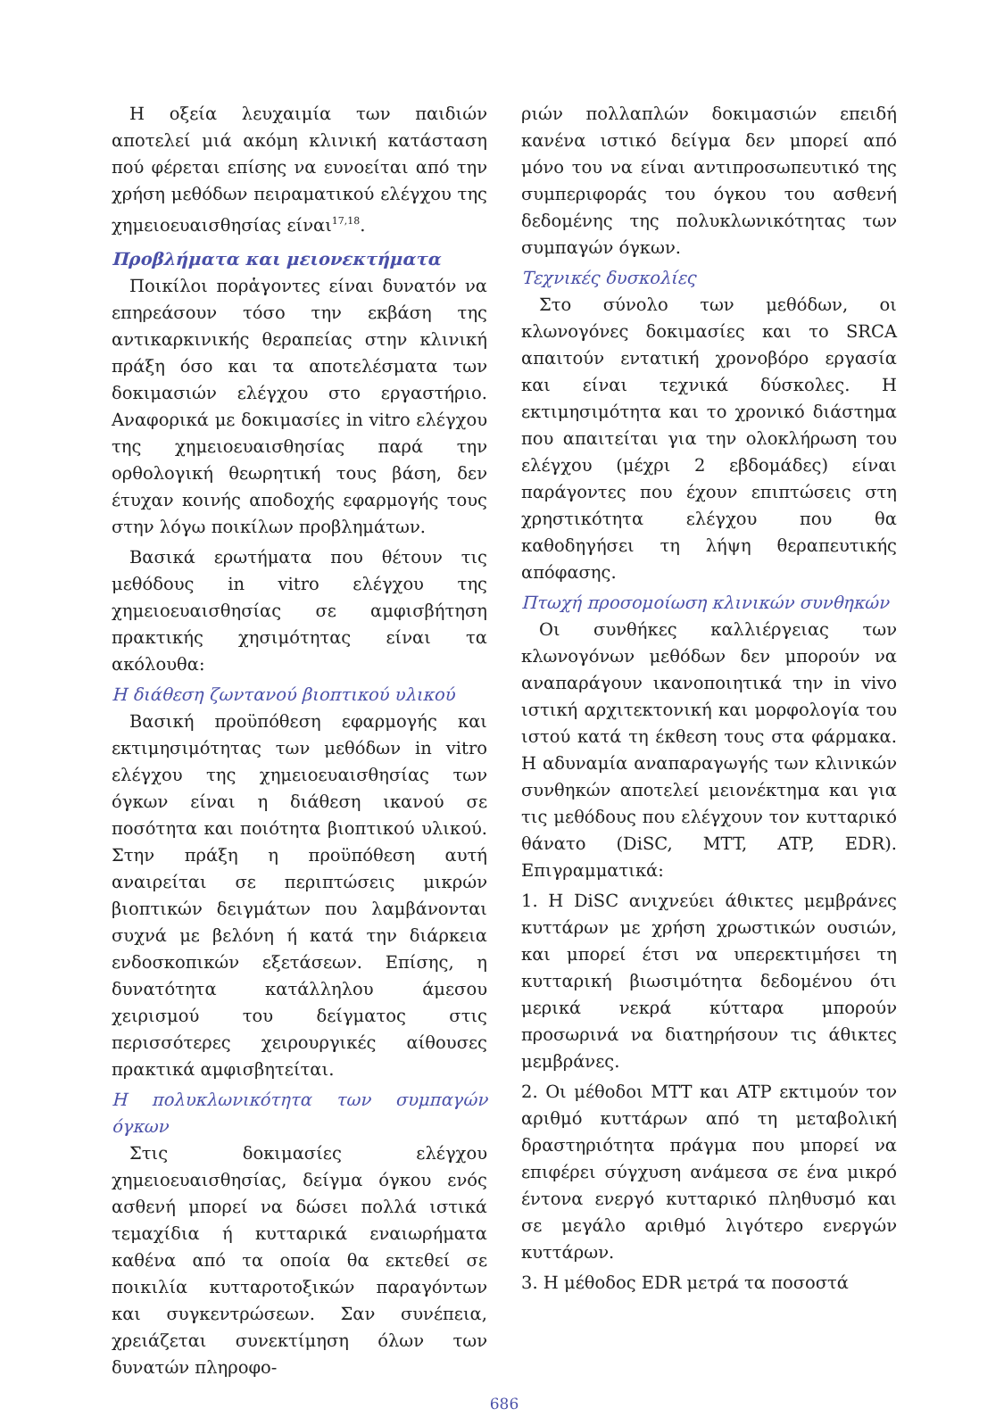Η οξεία λευχαιμία των παιδιών αποτελεί μιά ακόμη κλινική κατάσταση πού φέρεται επίσης να ευνοείται από την χρήση μεθόδων πειραματικού ελέγχου της χημειοευαισθησίας είναι<sup>17,18</sup>.
Προβλήματα και μειονεκτήματα
Ποικίλοι πορἁγοντες είναι δυνατόν να επηρεάσουν τόσο την εκβάση της αντικαρκινικής θεραπείας στην κλινική πράξη όσο και τα αποτελέσματα των δοκιμασιών ελέγχου στο εργαστήριο. Αναφορικά με δοκιμασίες in vitro ελέγχου της χημειοευαισθησίας παρά την ορθολογική θεωρητική τους βάση, δεν έτυχαν κοινής αποδοχής εφαρμογής τους στην λόγω ποικίλων προβλημάτων.
Βασικά ερωτήματα που θέτουν τις μεθόδους in vitro ελέγχου της χημειοευαισθησίας σε αμφισβήτηση πρακτικής χησιμότητας είναι τα ακόλουθα:
Η διάθεση ζωντανού βιοπτικού υλικού
Βασική προϋπόθεση εφαρμογής και εκτιμησιμότητας των μεθόδων in vitro ελέγχου της χημειοευαισθησίας των όγκων είναι η διάθεση ικανού σε ποσότητα και ποιότητα βιοπτικού υλικού. Στην πράξη η προϋπόθεση αυτή αναιρείται σε περιπτώσεις μικρών βιοπτικών δειγμάτων που λαμβάνονται συχνά με βελόνη ή κατά την διάρκεια ενδοσκοπικών εξετάσεων. Επίσης, η δυνατότητα κατάλληλου άμεσου χειρισμού του δείγματος στις περισσότερες χειρουργικές αίθουσες πρακτικά αμφισβητείται.
Η πολυκλωνικότητα των συμπαγών όγκων
Στις δοκιμασίες ελέγχου χημειοευαισθησίας, δείγμα όγκου ενός ασθενή μπορεί να δώσει πολλά ιστικά τεμαχίδια ή κυτταρικά εναιωρήματα καθένα από τα οποία θα εκτεθεί σε ποικιλία κυτταροτοξικών παραγόντων και συγκεντρώσεων. Σαν συνέπεια, χρειάζεται συνεκτίμηση όλων των δυνατών πληροφο-
ριών πολλαπλών δοκιμασιών επειδή κανένα ιστικό δείγμα δεν μπορεί από μόνο του να είναι αντιπροσωπευτικό της συμπεριφοράς του όγκου του ασθενή δεδομένης της πολυκλωνικότητας των συμπαγών όγκων.
Τεχνικές δυσκολίες
Στο σύνολο των μεθόδων, οι κλωνογόνες δοκιμασίες και το SRCA απαιτούν εντατική χρονοβόρο εργασία και είναι τεχνικά δύσκολες. Η εκτιμησιμότητα και το χρονικό διάστημα που απαιτείται για την ολοκλήρωση του ελέγχου (μέχρι 2 εβδομάδες) είναι παράγοντες που έχουν επιπτώσεις στη χρηστικότητα ελέγχου που θα καθοδηγήσει τη λήψη θεραπευτικής απόφασης.
Πτωχή προσομοίωση κλινικών συνθηκών
Οι συνθήκες καλλιέργειας των κλωνογόνων μεθόδων δεν μπορούν να αναπαράγουν ικανοποιητικά την in vivo ιστική αρχιτεκτονική και μορφολογία του ιστού κατά τη έκθεση τους στα φάρμακα. Η αδυναμία αναπαραγωγής των κλινικών συνθηκών αποτελεί μειονέκτημα και για τις μεθόδους που ελέγχουν τον κυτταρικό θάνατο (DiSC, MTT, ATP, EDR). Επιγραμματικά:
1. Η DiSC ανιχνεύει άθικτες μεμβράνες κυττάρων με χρήση χρωστικών ουσιών, και μπορεί έτσι να υπερεκτιμήσει τη κυτταρική βιωσιμότητα δεδομένου ότι μερικά νεκρά κύτταρα μπορούν προσωρινά να διατηρήσουν τις άθικτες μεμβράνες.
2. Οι μέθοδοι MTT και ATP εκτιμούν τον αριθμό κυττάρων από τη μεταβολική δραστηριότητα πράγμα που μπορεί να επιφέρει σύγχυση ανάμεσα σε ένα μικρό έντονα ενεργό κυτταρικό πληθυσμό και σε μεγάλο αριθμό λιγότερο ενεργών κυττάρων.
3. Η μέθοδος EDR μετρά τα ποσοστά
686